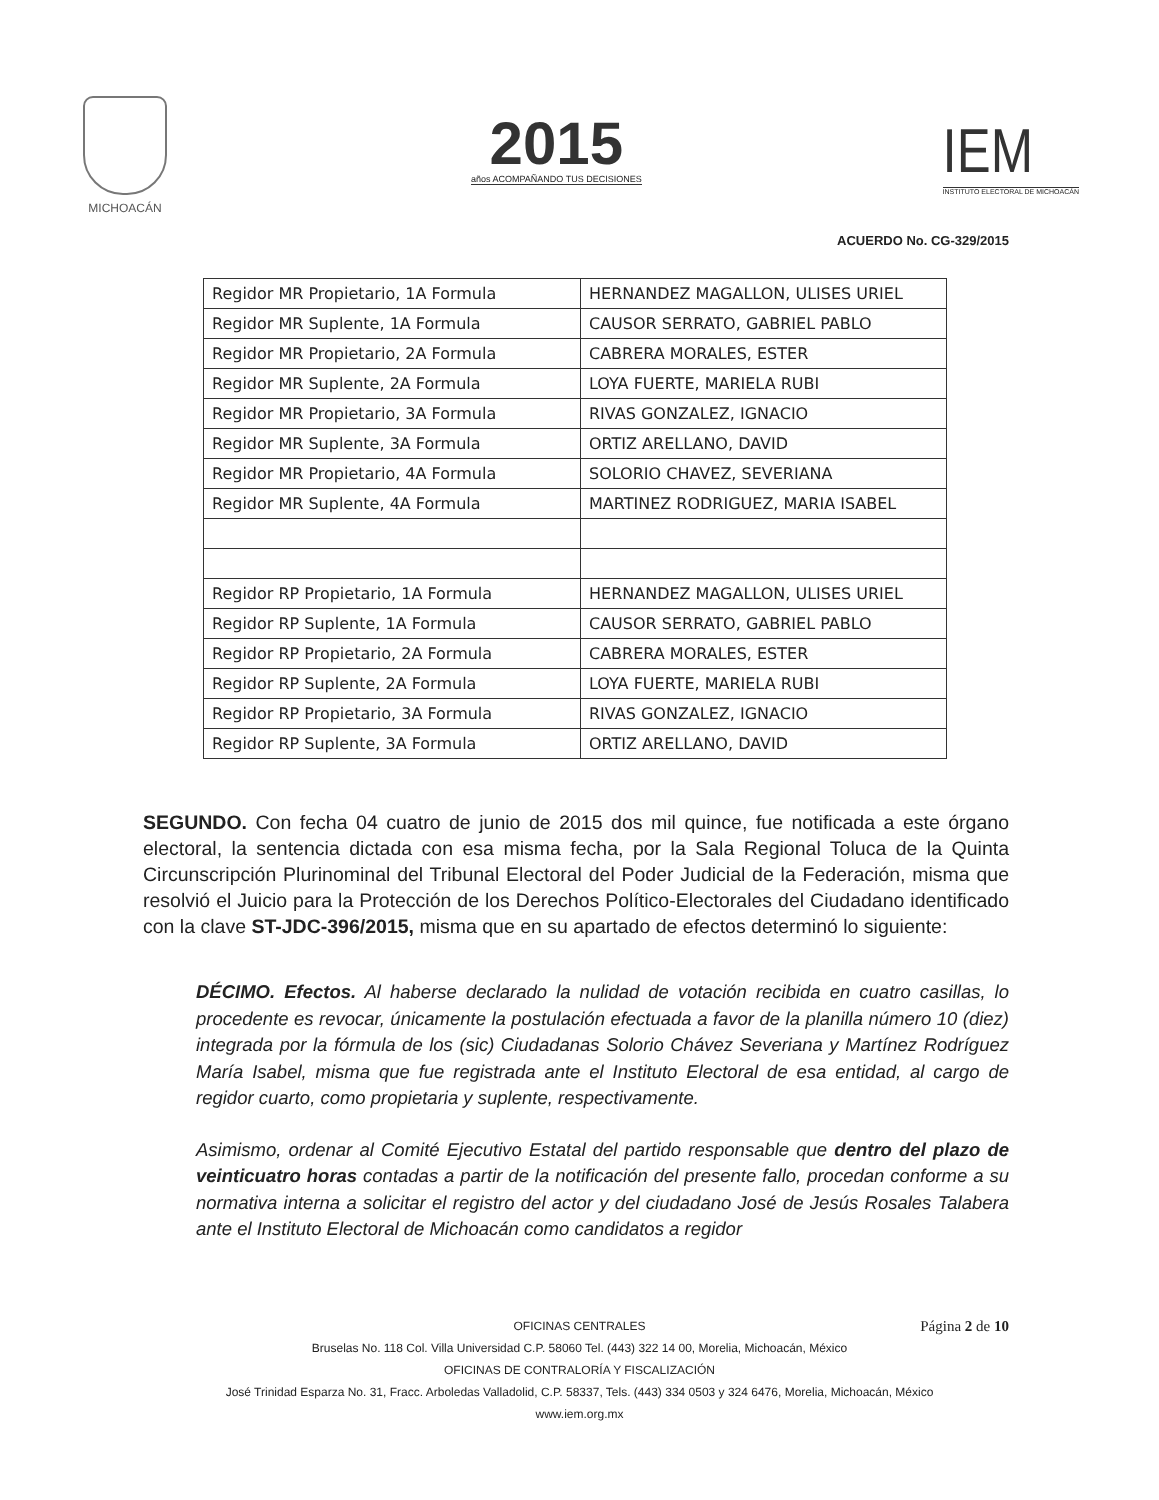MICHOACÁN
2015
años ACOMPAÑANDO TUS DECISIONES
IEM
INSTITUTO ELECTORAL DE MICHOACÁN
ACUERDO No. CG-329/2015
| Regidor MR Propietario, 1A Formula | HERNANDEZ MAGALLON, ULISES URIEL |
| Regidor MR Suplente, 1A Formula | CAUSOR SERRATO, GABRIEL PABLO |
| Regidor MR Propietario, 2A Formula | CABRERA MORALES, ESTER |
| Regidor MR Suplente, 2A Formula | LOYA FUERTE, MARIELA RUBI |
| Regidor MR Propietario, 3A Formula | RIVAS GONZALEZ, IGNACIO |
| Regidor MR Suplente, 3A Formula | ORTIZ ARELLANO, DAVID |
| Regidor MR Propietario, 4A Formula | SOLORIO CHAVEZ, SEVERIANA |
| Regidor MR Suplente, 4A Formula | MARTINEZ RODRIGUEZ, MARIA ISABEL |
| Regidor RP Propietario, 1A Formula | HERNANDEZ MAGALLON, ULISES URIEL |
| Regidor RP Suplente, 1A Formula | CAUSOR SERRATO, GABRIEL PABLO |
| Regidor RP Propietario, 2A Formula | CABRERA MORALES, ESTER |
| Regidor RP Suplente, 2A Formula | LOYA FUERTE, MARIELA RUBI |
| Regidor RP Propietario, 3A Formula | RIVAS GONZALEZ, IGNACIO |
| Regidor RP Suplente, 3A Formula | ORTIZ ARELLANO, DAVID |
SEGUNDO. Con fecha 04 cuatro de junio de 2015 dos mil quince, fue notificada a este órgano electoral, la sentencia dictada con esa misma fecha, por la Sala Regional Toluca de la Quinta Circunscripción Plurinominal del Tribunal Electoral del Poder Judicial de la Federación, misma que resolvió el Juicio para la Protección de los Derechos Político-Electorales del Ciudadano identificado con la clave ST-JDC-396/2015, misma que en su apartado de efectos determinó lo siguiente:
DÉCIMO. Efectos. Al haberse declarado la nulidad de votación recibida en cuatro casillas, lo procedente es revocar, únicamente la postulación efectuada a favor de la planilla número 10 (diez) integrada por la fórmula de los (sic) Ciudadanas Solorio Chávez Severiana y Martínez Rodríguez María Isabel, misma que fue registrada ante el Instituto Electoral de esa entidad, al cargo de regidor cuarto, como propietaria y suplente, respectivamente.
Asimismo, ordenar al Comité Ejecutivo Estatal del partido responsable que dentro del plazo de veinticuatro horas contadas a partir de la notificación del presente fallo, procedan conforme a su normativa interna a solicitar el registro del actor y del ciudadano José de Jesús Rosales Talabera ante el Instituto Electoral de Michoacán como candidatos a regidor
Página 2 de 10
OFICINAS CENTRALES
Bruselas No. 118 Col. Villa Universidad C.P. 58060 Tel. (443) 322 14 00, Morelia, Michoacán, México
OFICINAS DE CONTRALORÍA Y FISCALIZACIÓN
José Trinidad Esparza No. 31, Fracc. Arboledas Valladolid, C.P. 58337, Tels. (443) 334 0503 y 324 6476, Morelia, Michoacán, México
www.iem.org.mx